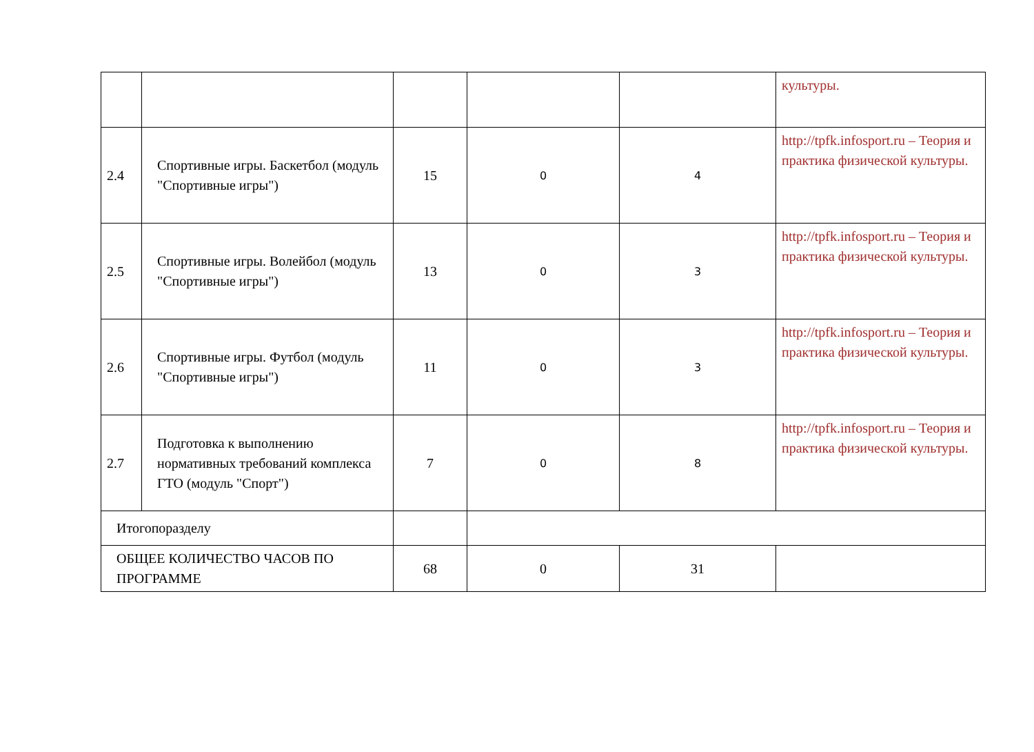| | | | | | культуры. |
| 2.4 | Спортивные игры. Баскетбол (модуль "Спортивные игры") | 15 | 0 | 4 | http://tpfk.infosport.ru – Теория и практика физической культуры. |
| 2.5 | Спортивные игры. Волейбол (модуль "Спортивные игры") | 13 | 0 | 3 | http://tpfk.infosport.ru – Теория и практика физической культуры. |
| 2.6 | Спортивные игры. Футбол (модуль "Спортивные игры") | 11 | 0 | 3 | http://tpfk.infosport.ru – Теория и практика физической культуры. |
| 2.7 | Подготовка к выполнению нормативных требований комплекса ГТО (модуль "Спорт") | 7 | 0 | 8 | http://tpfk.infosport.ru – Теория и практика физической культуры. |
| Итогопоразделу | | | | | |
| ОБЩЕЕ КОЛИЧЕСТВО ЧАСОВ ПО ПРОГРАММЕ | | 68 | 0 | 31 | |